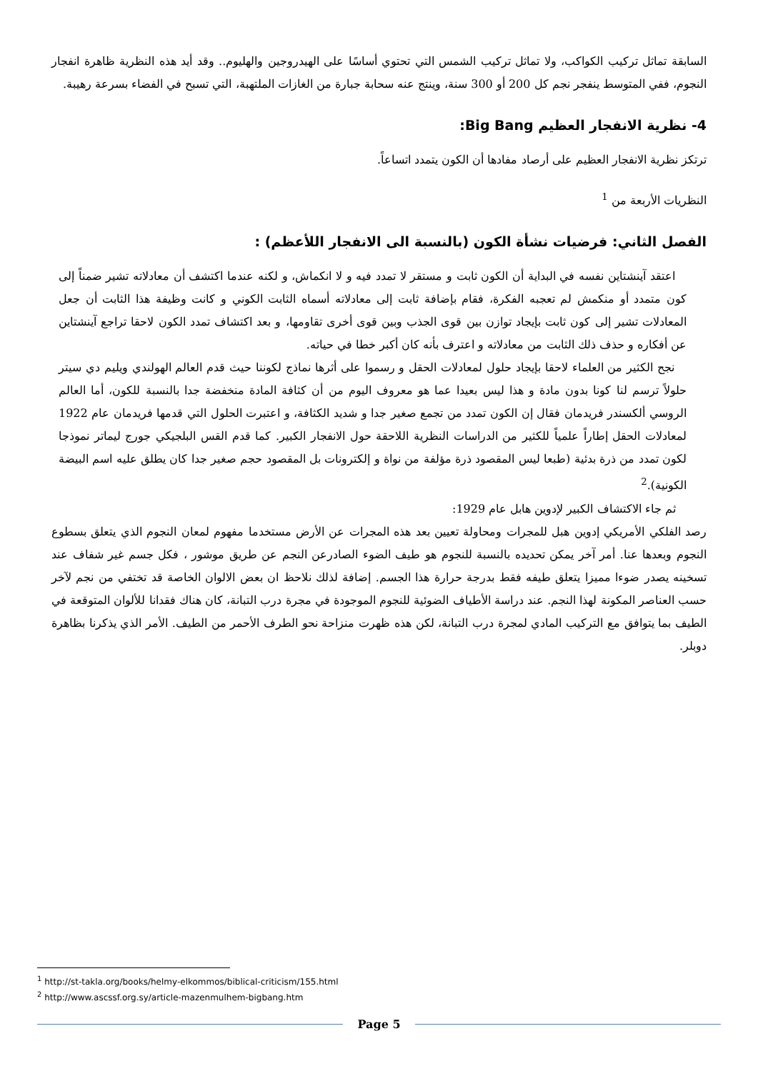السابقة تماثل تركيب الكواكب، ولا تماثل تركيب الشمس التي تحتوي أساسًا على الهيدروجين والهليوم.. وقد أيد هذه النظرية ظاهرة انفجار النجوم، ففي المتوسط ينفجر نجم كل 200 أو 300 سنة، وينتج عنه سحابة جبارة من الغازات الملتهبة، التي تسبح في الفضاء بسرعة رهيبة.
4- نظرية الانفجار العظيم Big Bang:
ترتكز نظرية الانفجار العظيم على أرصاد مفادها أن الكون يتمدد اتساعاً.
النظريات الأربعة من <sup>1</sup>
الفصل الثاني: فرضيات نشأة الكون (بالنسبة الى الانفجار اللأعظم) :
اعتقد آينشتاين نفسه في البداية أن الكون ثابت و مستقر لا تمدد فيه و لا انكماش، و لكنه عندما اكتشف أن معادلاته تشير ضمناً إلى كون متمدد أو منكمش لم تعجبه الفكرة، فقام بإضافة ثابت إلى معادلاته أسماه الثابت الكوني و كانت وظيفة هذا الثابت أن جعل المعادلات تشير إلى كون ثابت بإيجاد توازن بين قوى الجذب وبين قوى أخرى تقاومها، و بعد اكتشاف تمدد الكون لاحقا تراجع آينشتاين عن أفكاره و حذف ذلك الثابت من معادلاته و اعترف بأنه كان أكبر خطا في حياته.
نجح الكثير من العلماء لاحقا بإيجاد حلول لمعادلات الحقل و رسموا على أثرها نماذج لكوننا حيث قدم العالم الهولندي ويليم دي سيتر حلولاً ترسم لنا كونا بدون مادة و هذا ليس بعيدا عما هو معروف اليوم من أن كثافة المادة منخفضة جدا بالنسبة للكون، أما العالم الروسي ألكسندر فريدمان فقال إن الكون تمدد من تجمع صغير جدا و شديد الكثافة، و اعتبرت الحلول التي قدمها فريدمان عام 1922 لمعادلات الحقل إطاراً علمياً للكثير من الدراسات النظرية اللاحقة حول الانفجار الكبير. كما قدم القس البلجيكي جورج ليماتر نموذجا لكون تمدد من ذرة بدئية (طبعا ليس المقصود ذرة مؤلفة من نواة و إلكترونات بل المقصود حجم صغير جدا كان يطلق عليه اسم البيضة الكونية).<sup>2</sup>
ثم جاء الاكتشاف الكبير لإدوين هابل عام 1929:
رصد الفلكي الأمريكي إدوين هبل للمجرات ومحاولة تعيين بعد هذه المجرات عن الأرض مستخدما مفهوم لمعان النجوم الذي يتعلق بسطوع النجوم وبعدها عنا. أمر آخر يمكن تحديده بالنسبة للنجوم هو طيف الضوء الصادرعن النجم عن طريق موشور ، فكل جسم غير شفاف عند تسخينه يصدر ضوءا مميزا يتعلق طيفه فقط بدرجة حرارة هذا الجسم. إضافة لذلك نلاحظ ان بعض الالوان الخاصة قد تختفي من نجم لآخر حسب العناصر المكونة لهذا النجم. عند دراسة الأطياف الضوئية للنجوم الموجودة في مجرة درب التبانة، كان هناك فقدانا للألوان المتوقعة في الطيف بما يتوافق مع التركيب المادي لمجرة درب التبانة، لكن هذه ظهرت منزاحة نحو الطرف الأحمر من الطيف. الأمر الذي يذكرنا بظاهرة دوبلر.
<sup>1</sup> http://st-takla.org/books/helmy-elkommos/biblical-criticism/155.html
<sup>2</sup> http://www.ascssf.org.sy/article-mazenmulhem-bigbang.htm
Page 5